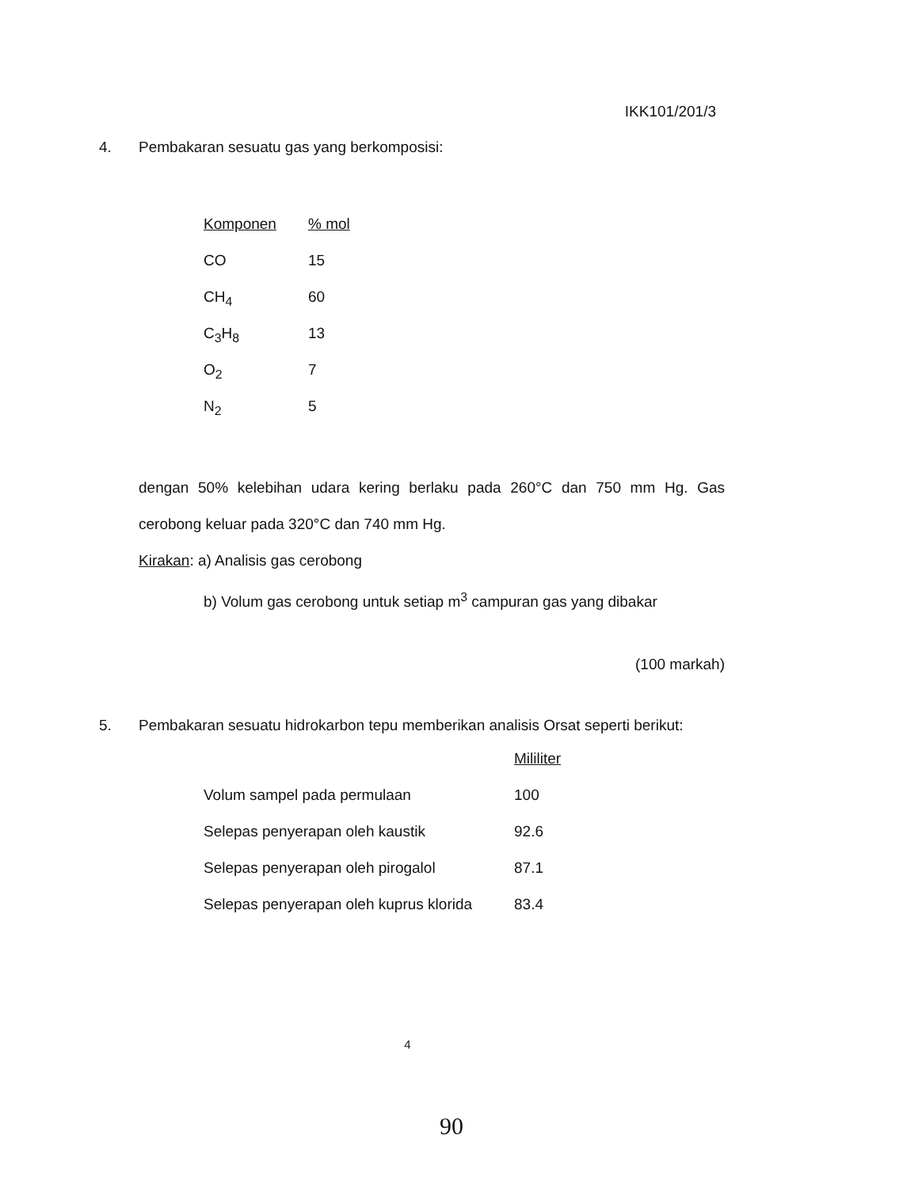IKK101/201/3
4. Pembakaran sesuatu gas yang berkomposisi:
| Komponen | % mol |
| --- | --- |
| CO | 15 |
| CH<sub>4</sub> | 60 |
| C<sub>3</sub>H<sub>8</sub> | 13 |
| O<sub>2</sub> | 7 |
| N<sub>2</sub> | 5 |
dengan 50% kelebihan udara kering berlaku pada 260°C dan 750 mm Hg. Gas cerobong keluar pada 320°C dan 740 mm Hg.
Kirakan: a) Analisis gas cerobong
b) Volum gas cerobong untuk setiap m<sup>3</sup> campuran gas yang dibakar
(100 markah)
5. Pembakaran sesuatu hidrokarbon tepu memberikan analisis Orsat seperti berikut:
| | Mililiter |
| --- | --- |
| Volum sampel pada permulaan | 100 |
| Selepas penyerapan oleh kaustik | 92.6 |
| Selepas penyerapan oleh pirogalol | 87.1 |
| Selepas penyerapan oleh kuprus klorida | 83.4 |
4
90